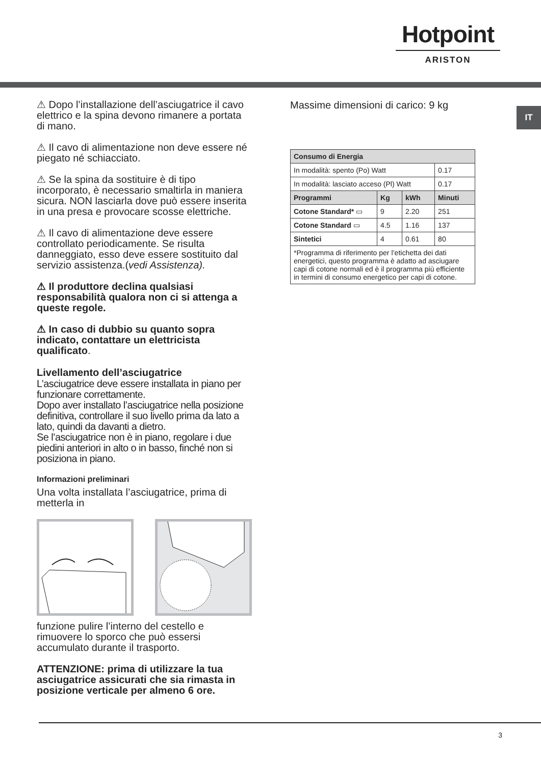Hotpoint
ARISTON
IT
⚠ Dopo l’installazione dell’asciugatrice il cavo elettrico e la spina devono rimanere a portata di mano.
⚠ Il cavo di alimentazione non deve essere né piegato né schiacciato.
⚠ Se la spina da sostituire è di tipo incorporato, è necessario smaltirla in maniera sicura. NON lasciarla dove può essere inserita in una presa e provocare scosse elettriche.
⚠ Il cavo di alimentazione deve essere controllato periodicamente. Se risulta danneggiato, esso deve essere sostituito dal servizio assistenza.(vedi Assistenza).
⚠ Il produttore declina qualsiasi responsabilità qualora non ci si attenga a queste regole.
⚠ In caso di dubbio su quanto sopra indicato, contattare un elettricista qualificato.
Livellamento dell’asciugatrice
L’asciugatrice deve essere installata in piano per funzionare correttamente.
Dopo aver installato l’asciugatrice nella posizione definitiva, controllare il suo livello prima da lato a lato, quindi da davanti a dietro.
Se l’asciugatrice non è in piano, regolare i due piedini anteriori in alto o in basso, finché non si posiziona in piano.
Informazioni preliminari
Una volta installata l’asciugatrice, prima di metterla in
funzione pulire l’interno del cestello e rimuovere lo sporco che può essersi accumulato durante il trasporto.
ATTENZIONE: prima di utilizzare la tua asciugatrice assicurati che sia rimasta in posizione verticale per almeno 6 ore.
Massime dimensioni di carico: 9 kg
| Consumo di Energia | | | |
| --- | --- | --- | --- |
| In modalità: spento (Po) Watt | | | 0.17 |
| In modalità: lasciato acceso (Pl) Watt | | | 0.17 |
| Programmi | Kg | kWh | Minuti |
| Cotone Standard* ▭ | 9 | 2.20 | 251 |
| Cotone Standard ▭ | 4.5 | 1.16 | 137 |
| Sintetici | 4 | 0.61 | 80 |
| *Programma di riferimento per l’etichetta dei dati energetici, questo programma è adatto ad asciugare capi di cotone normali ed è il programma più efficiente in termini di consumo energetico per capi di cotone. | | | |
3